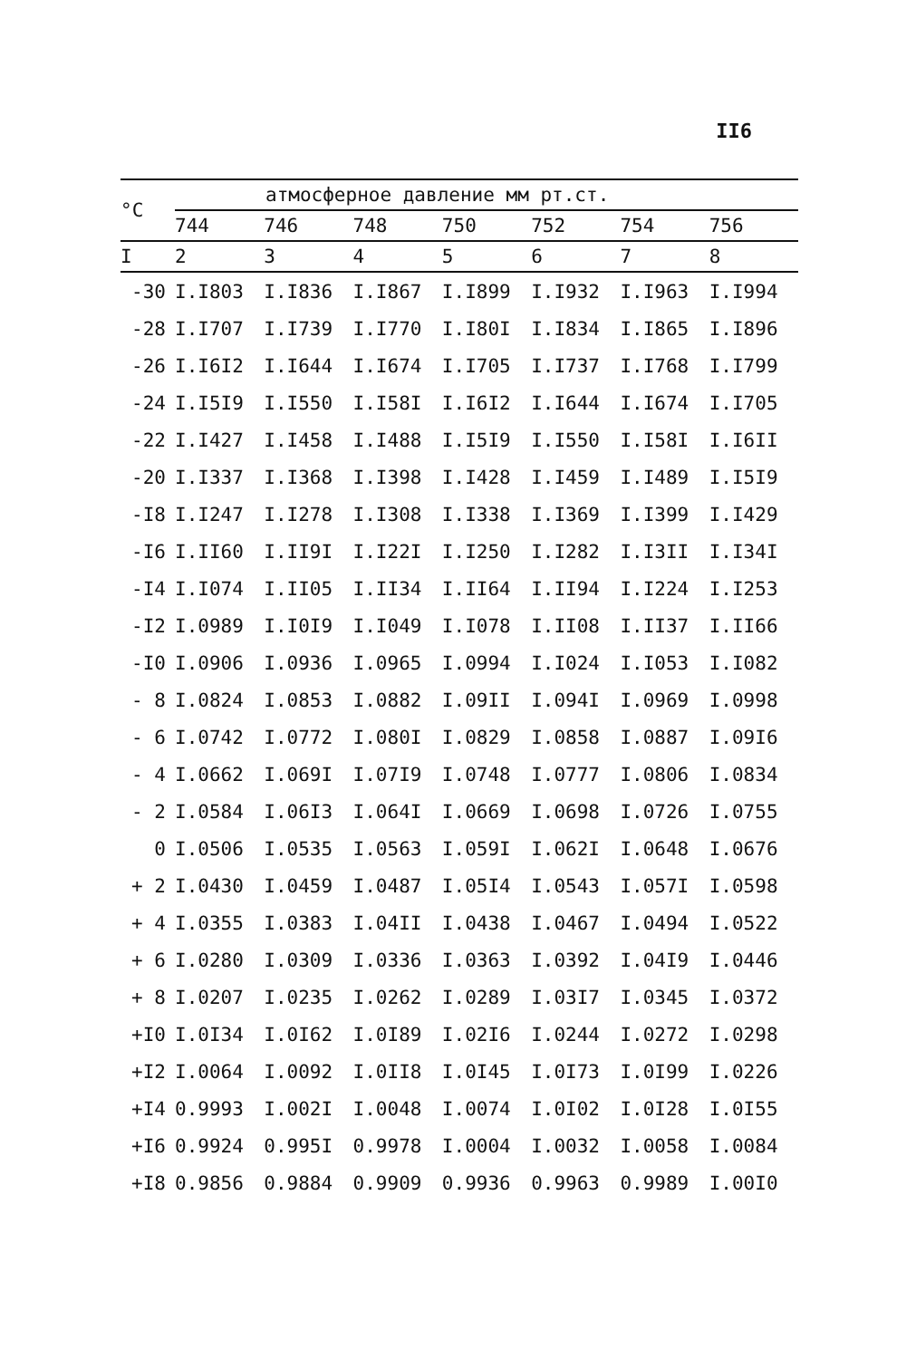II6
| °C | атмосферное давление мм рт.ст. | | | | | | |
| --- | --- | --- | --- | --- | --- | --- | --- |
| | 744 | 746 | 748 | 750 | 752 | 754 | 756 |
| I | 2 | 3 | 4 | 5 | 6 | 7 | 8 |
| -30 | I.I803 | I.I836 | I.I867 | I.I899 | I.I932 | I.I963 | I.I994 |
| -28 | I.I707 | I.I739 | I.I770 | I.I80I | I.I834 | I.I865 | I.I896 |
| -26 | I.I6I2 | I.I644 | I.I674 | I.I705 | I.I737 | I.I768 | I.I799 |
| -24 | I.I5I9 | I.I550 | I.I58I | I.I6I2 | I.I644 | I.I674 | I.I705 |
| -22 | I.I427 | I.I458 | I.I488 | I.I5I9 | I.I550 | I.I58I | I.I6II |
| -20 | I.I337 | I.I368 | I.I398 | I.I428 | I.I459 | I.I489 | I.I5I9 |
| -I8 | I.I247 | I.I278 | I.I308 | I.I338 | I.I369 | I.I399 | I.I429 |
| -I6 | I.II60 | I.II9I | I.I22I | I.I250 | I.I282 | I.I3II | I.I34I |
| -I4 | I.I074 | I.II05 | I.II34 | I.II64 | I.II94 | I.I224 | I.I253 |
| -I2 | I.0989 | I.I0I9 | I.I049 | I.I078 | I.II08 | I.II37 | I.II66 |
| -I0 | I.0906 | I.0936 | I.0965 | I.0994 | I.I024 | I.I053 | I.I082 |
| - 8 | I.0824 | I.0853 | I.0882 | I.09II | I.094I | I.0969 | I.0998 |
| - 6 | I.0742 | I.0772 | I.080I | I.0829 | I.0858 | I.0887 | I.09I6 |
| - 4 | I.0662 | I.069I | I.07I9 | I.0748 | I.0777 | I.0806 | I.0834 |
| - 2 | I.0584 | I.06I3 | I.064I | I.0669 | I.0698 | I.0726 | I.0755 |
| 0 | I.0506 | I.0535 | I.0563 | I.059I | I.062I | I.0648 | I.0676 |
| + 2 | I.0430 | I.0459 | I.0487 | I.05I4 | I.0543 | I.057I | I.0598 |
| + 4 | I.0355 | I.0383 | I.04II | I.0438 | I.0467 | I.0494 | I.0522 |
| + 6 | I.0280 | I.0309 | I.0336 | I.0363 | I.0392 | I.04I9 | I.0446 |
| + 8 | I.0207 | I.0235 | I.0262 | I.0289 | I.03I7 | I.0345 | I.0372 |
| +I0 | I.0I34 | I.0I62 | I.0I89 | I.02I6 | I.0244 | I.0272 | I.0298 |
| +I2 | I.0064 | I.0092 | I.0II8 | I.0I45 | I.0I73 | I.0I99 | I.0226 |
| +I4 | 0.9993 | I.002I | I.0048 | I.0074 | I.0I02 | I.0I28 | I.0I55 |
| +I6 | 0.9924 | 0.995I | 0.9978 | I.0004 | I.0032 | I.0058 | I.0084 |
| +I8 | 0.9856 | 0.9884 | 0.9909 | 0.9936 | 0.9963 | 0.9989 | I.00I0 |